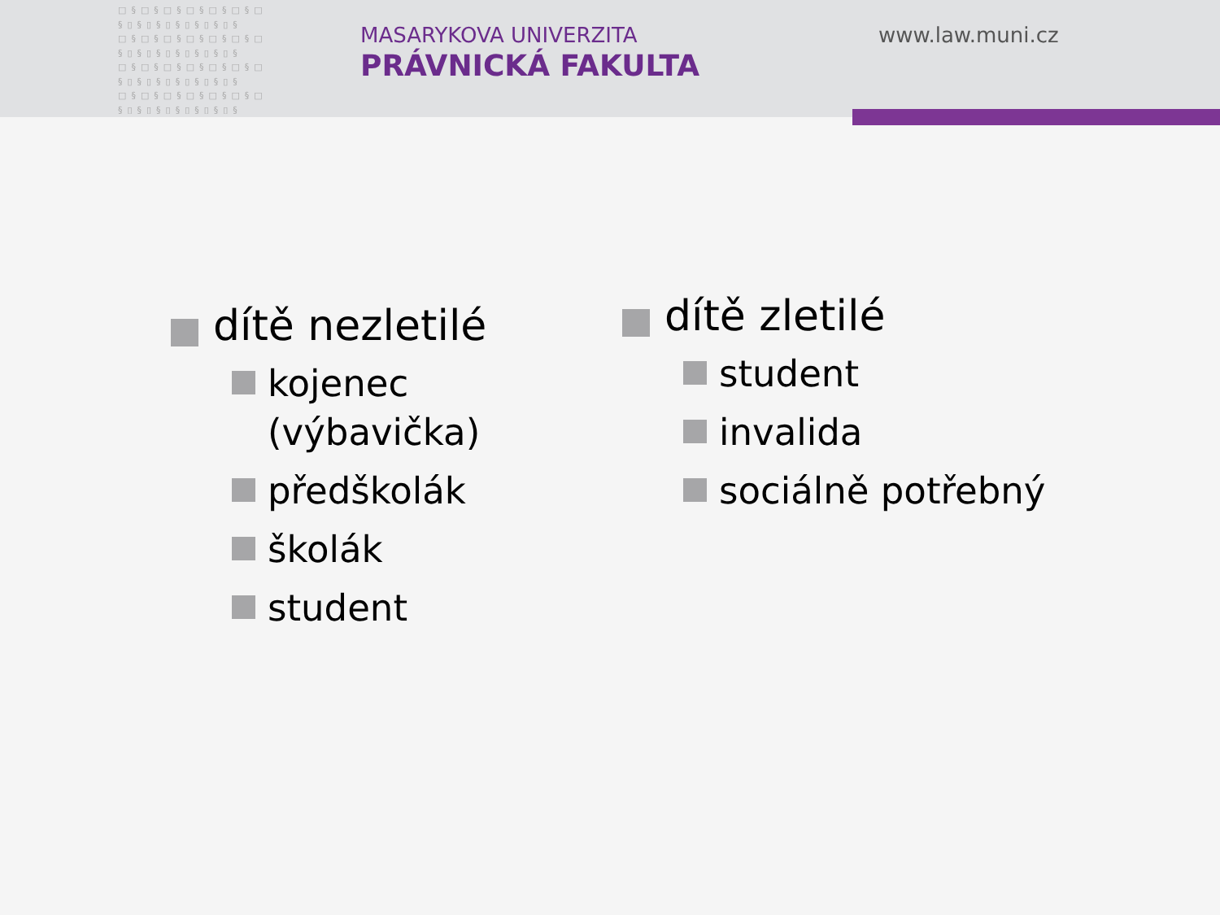□§□§□§□§□§□§□ §▯§▯§▯§▯§▯§▯§ □§□§□§□§□§□§□ §▯§▯§▯§▯§▯§▯§ □§□§□§□§□§□§□ §▯§▯§▯§▯§▯§▯§ □§□§□§□§□§□§□ §▯§▯§▯§▯§▯§▯§
MASARYKOVA UNIVERZITA
PRÁVNICKÁ FAKULTA
www.law.muni.cz
dítě nezletilé
kojenec (výbavička)
předškolák
školák
student
dítě zletilé
student
invalida
sociálně potřebný